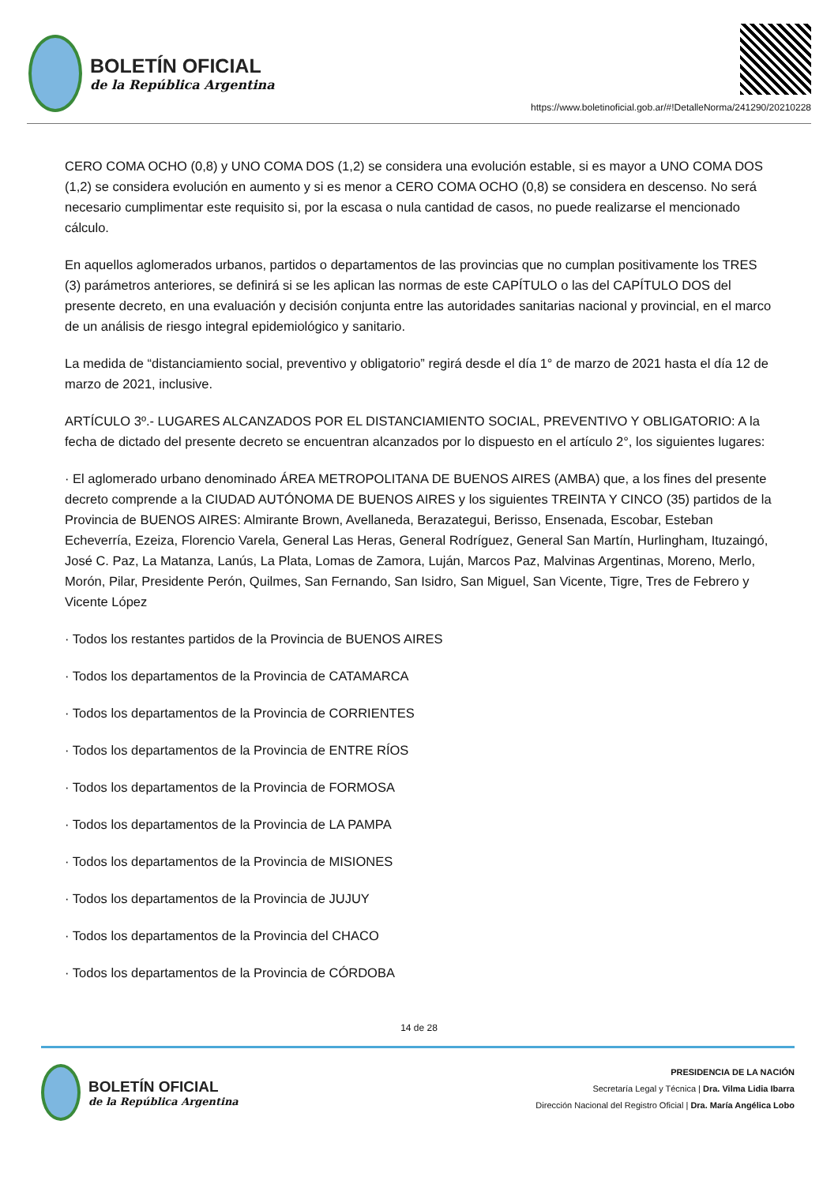BOLETÍN OFICIAL
de la República Argentina
https://www.boletinoficial.gob.ar/#!DetalleNorma/241290/20210228
CERO COMA OCHO (0,8) y UNO COMA DOS (1,2) se considera una evolución estable, si es mayor a UNO COMA DOS (1,2) se considera evolución en aumento y si es menor a CERO COMA OCHO (0,8) se considera en descenso. No será necesario cumplimentar este requisito si, por la escasa o nula cantidad de casos, no puede realizarse el mencionado cálculo.
En aquellos aglomerados urbanos, partidos o departamentos de las provincias que no cumplan positivamente los TRES (3) parámetros anteriores, se definirá si se les aplican las normas de este CAPÍTULO o las del CAPÍTULO DOS del presente decreto, en una evaluación y decisión conjunta entre las autoridades sanitarias nacional y provincial, en el marco de un análisis de riesgo integral epidemiológico y sanitario.
La medida de “distanciamiento social, preventivo y obligatorio” regirá desde el día 1° de marzo de 2021 hasta el día 12 de marzo de 2021, inclusive.
ARTÍCULO 3º.- LUGARES ALCANZADOS POR EL DISTANCIAMIENTO SOCIAL, PREVENTIVO Y OBLIGATORIO: A la fecha de dictado del presente decreto se encuentran alcanzados por lo dispuesto en el artículo 2°, los siguientes lugares:
· El aglomerado urbano denominado ÁREA METROPOLITANA DE BUENOS AIRES (AMBA) que, a los fines del presente decreto comprende a la CIUDAD AUTÓNOMA DE BUENOS AIRES y los siguientes TREINTA Y CINCO (35) partidos de la Provincia de BUENOS AIRES: Almirante Brown, Avellaneda, Berazategui, Berisso, Ensenada, Escobar, Esteban Echeverría, Ezeiza, Florencio Varela, General Las Heras, General Rodríguez, General San Martín, Hurlingham, Ituzaingó, José C. Paz, La Matanza, Lanús, La Plata, Lomas de Zamora, Luján, Marcos Paz, Malvinas Argentinas, Moreno, Merlo, Morón, Pilar, Presidente Perón, Quilmes, San Fernando, San Isidro, San Miguel, San Vicente, Tigre, Tres de Febrero y Vicente López
· Todos los restantes partidos de la Provincia de BUENOS AIRES
· Todos los departamentos de la Provincia de CATAMARCA
· Todos los departamentos de la Provincia de CORRIENTES
· Todos los departamentos de la Provincia de ENTRE RÍOS
· Todos los departamentos de la Provincia de FORMOSA
· Todos los departamentos de la Provincia de LA PAMPA
· Todos los departamentos de la Provincia de MISIONES
· Todos los departamentos de la Provincia de JUJUY
· Todos los departamentos de la Provincia del CHACO
· Todos los departamentos de la Provincia de CÓRDOBA
14 de 28
BOLETÍN OFICIAL
de la República Argentina
PRESIDENCIA DE LA NACIÓN
Secretaría Legal y Técnica | Dra. Vilma Lidia Ibarra
Dirección Nacional del Registro Oficial | Dra. María Angélica Lobo